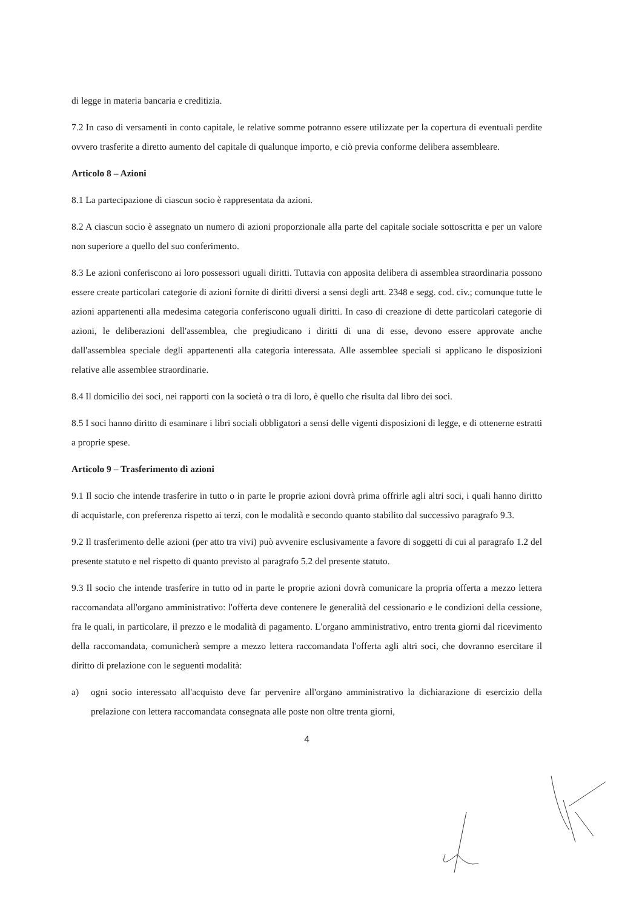di legge in materia bancaria e creditizia.
7.2 In caso di versamenti in conto capitale, le relative somme potranno essere utilizzate per la copertura di eventuali perdite ovvero trasferite a diretto aumento del capitale di qualunque importo, e ciò previa conforme delibera assembleare.
Articolo 8 – Azioni
8.1 La partecipazione di ciascun socio è rappresentata da azioni.
8.2 A ciascun socio è assegnato un numero di azioni proporzionale alla parte del capitale sociale sottoscritta e per un valore non superiore a quello del suo conferimento.
8.3 Le azioni conferiscono ai loro possessori uguali diritti. Tuttavia con apposita delibera di assemblea straordinaria possono essere create particolari categorie di azioni fornite di diritti diversi a sensi degli artt. 2348 e segg. cod. civ.; comunque tutte le azioni appartenenti alla medesima categoria conferiscono uguali diritti. In caso di creazione di dette particolari categorie di azioni, le deliberazioni dell'assemblea, che pregiudicano i diritti di una di esse, devono essere approvate anche dall'assemblea speciale degli appartenenti alla categoria interessata. Alle assemblee speciali si applicano le disposizioni relative alle assemblee straordinarie.
8.4 Il domicilio dei soci, nei rapporti con la società o tra di loro, è quello che risulta dal libro dei soci.
8.5 I soci hanno diritto di esaminare i libri sociali obbligatori a sensi delle vigenti disposizioni di legge, e di ottenerne estratti a proprie spese.
Articolo 9 – Trasferimento di azioni
9.1 Il socio che intende trasferire in tutto o in parte le proprie azioni dovrà prima offrirle agli altri soci, i quali hanno diritto di acquistarle, con preferenza rispetto ai terzi, con le modalità e secondo quanto stabilito dal successivo paragrafo 9.3.
9.2 Il trasferimento delle azioni (per atto tra vivi) può avvenire esclusivamente a favore di soggetti di cui al paragrafo 1.2 del presente statuto e nel rispetto di quanto previsto al paragrafo 5.2 del presente statuto.
9.3 Il socio che intende trasferire in tutto od in parte le proprie azioni dovrà comunicare la propria offerta a mezzo lettera raccomandata all'organo amministrativo: l'offerta deve contenere le generalità del cessionario e le condizioni della cessione, fra le quali, in particolare, il prezzo e le modalità di pagamento. L'organo amministrativo, entro trenta giorni dal ricevimento della raccomandata, comunicherà sempre a mezzo lettera raccomandata l'offerta agli altri soci, che dovranno esercitare il diritto di prelazione con le seguenti modalità:
a) ogni socio interessato all'acquisto deve far pervenire all'organo amministrativo la dichiarazione di esercizio della prelazione con lettera raccomandata consegnata alle poste non oltre trenta giorni,
4